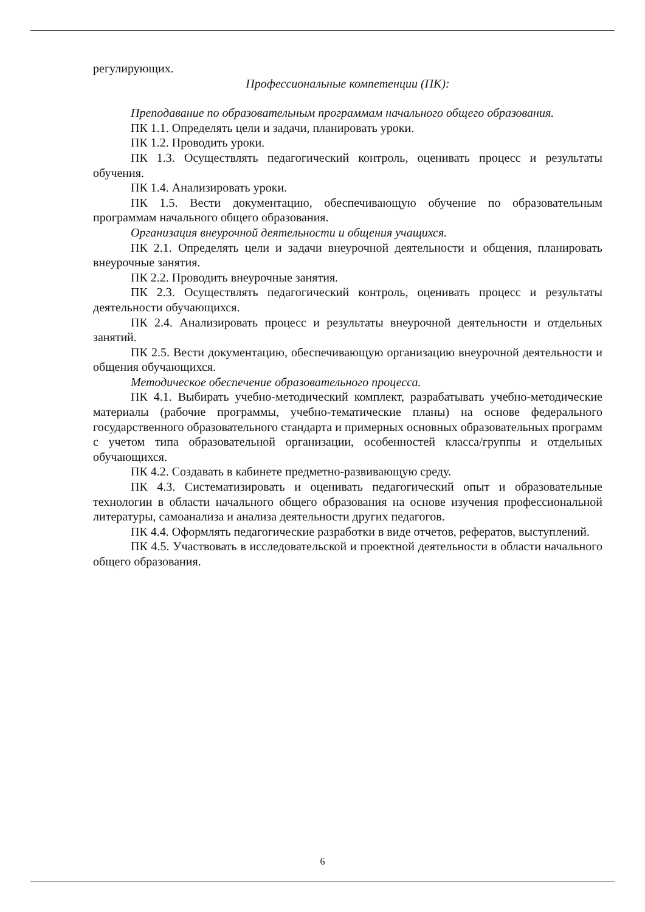регулирующих.
Профессиональные компетенции (ПК):
Преподавание по образовательным программам начального общего образования.
ПК 1.1. Определять цели и задачи, планировать уроки.
ПК 1.2. Проводить уроки.
ПК 1.3. Осуществлять педагогический контроль, оценивать процесс и результаты обучения.
ПК 1.4. Анализировать уроки.
ПК 1.5. Вести документацию, обеспечивающую обучение по образовательным программам начального общего образования.
Организация внеурочной деятельности и общения учащихся.
ПК 2.1. Определять цели и задачи внеурочной деятельности и общения, планировать внеурочные занятия.
ПК 2.2. Проводить внеурочные занятия.
ПК 2.3. Осуществлять педагогический контроль, оценивать процесс и результаты деятельности обучающихся.
ПК 2.4. Анализировать процесс и результаты внеурочной деятельности и отдельных занятий.
ПК 2.5. Вести документацию, обеспечивающую организацию внеурочной деятельности и общения обучающихся.
Методическое обеспечение образовательного процесса.
ПК 4.1. Выбирать учебно-методический комплект, разрабатывать учебно-методические материалы (рабочие программы, учебно-тематические планы) на основе федерального государственного образовательного стандарта и примерных основных образовательных программ с учетом типа образовательной организации, особенностей класса/группы и отдельных обучающихся.
ПК 4.2. Создавать в кабинете предметно-развивающую среду.
ПК 4.3. Систематизировать и оценивать педагогический опыт и образовательные технологии в области начального общего образования на основе изучения профессиональной литературы, самоанализа и анализа деятельности других педагогов.
ПК 4.4. Оформлять педагогические разработки в виде отчетов, рефератов, выступлений.
ПК 4.5. Участвовать в исследовательской и проектной деятельности в области начального общего образования.
6